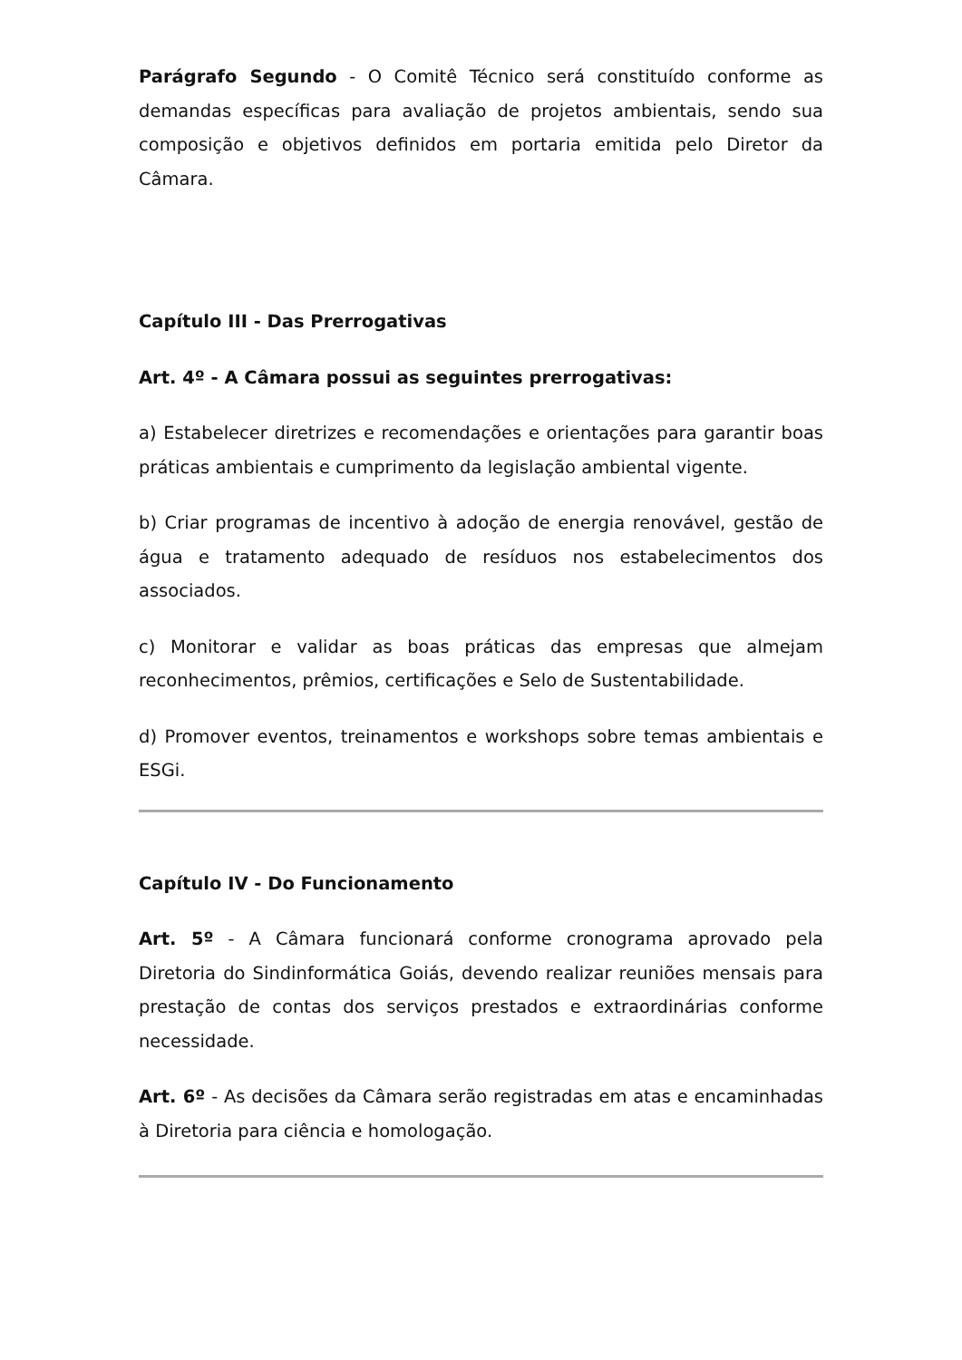Parágrafo Segundo - O Comitê Técnico será constituído conforme as demandas específicas para avaliação de projetos ambientais, sendo sua composição e objetivos definidos em portaria emitida pelo Diretor da Câmara.
Capítulo III - Das Prerrogativas
Art. 4º - A Câmara possui as seguintes prerrogativas:
a) Estabelecer diretrizes e recomendações e orientações para garantir boas práticas ambientais e cumprimento da legislação ambiental vigente.
b) Criar programas de incentivo à adoção de energia renovável, gestão de água e tratamento adequado de resíduos nos estabelecimentos dos associados.
c) Monitorar e validar as boas práticas das empresas que almejam reconhecimentos, prêmios, certificações e Selo de Sustentabilidade.
d) Promover eventos, treinamentos e workshops sobre temas ambientais e ESGi.
Capítulo IV - Do Funcionamento
Art. 5º - A Câmara funcionará conforme cronograma aprovado pela Diretoria do Sindinformática Goiás, devendo realizar reuniões mensais para prestação de contas dos serviços prestados e extraordinárias conforme necessidade.
Art. 6º - As decisões da Câmara serão registradas em atas e encaminhadas à Diretoria para ciência e homologação.